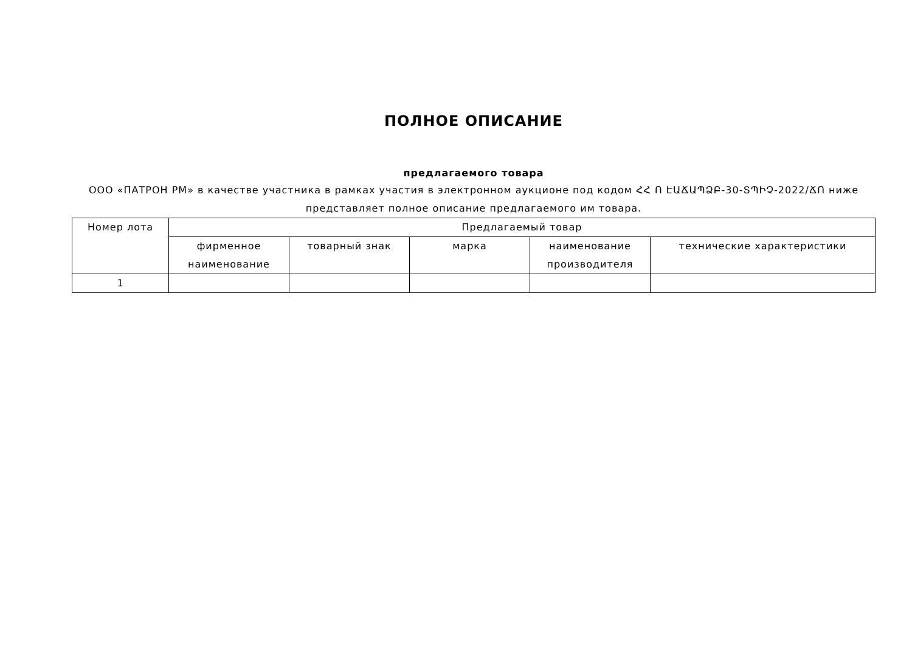ПОЛНОЕ ОПИСАНИЕ
предлагаемого товара
ООО «ПАТРОН РМ» в качестве участника в рамках участия в электронном аукционе под кодом ՀՀ Ո ԷԱՃԱՊՁԲ-30-ՏՊԻՉ-2022/ՃՈ ниже представляет полное описание предлагаемого им товара.
| Номер лота | Предлагаемый товар | | | | |
| --- | --- | --- | --- | --- | --- |
| | фирменное наименование | товарный знак | марка | наименование производителя | технические характеристики |
| 1 | | | | | |